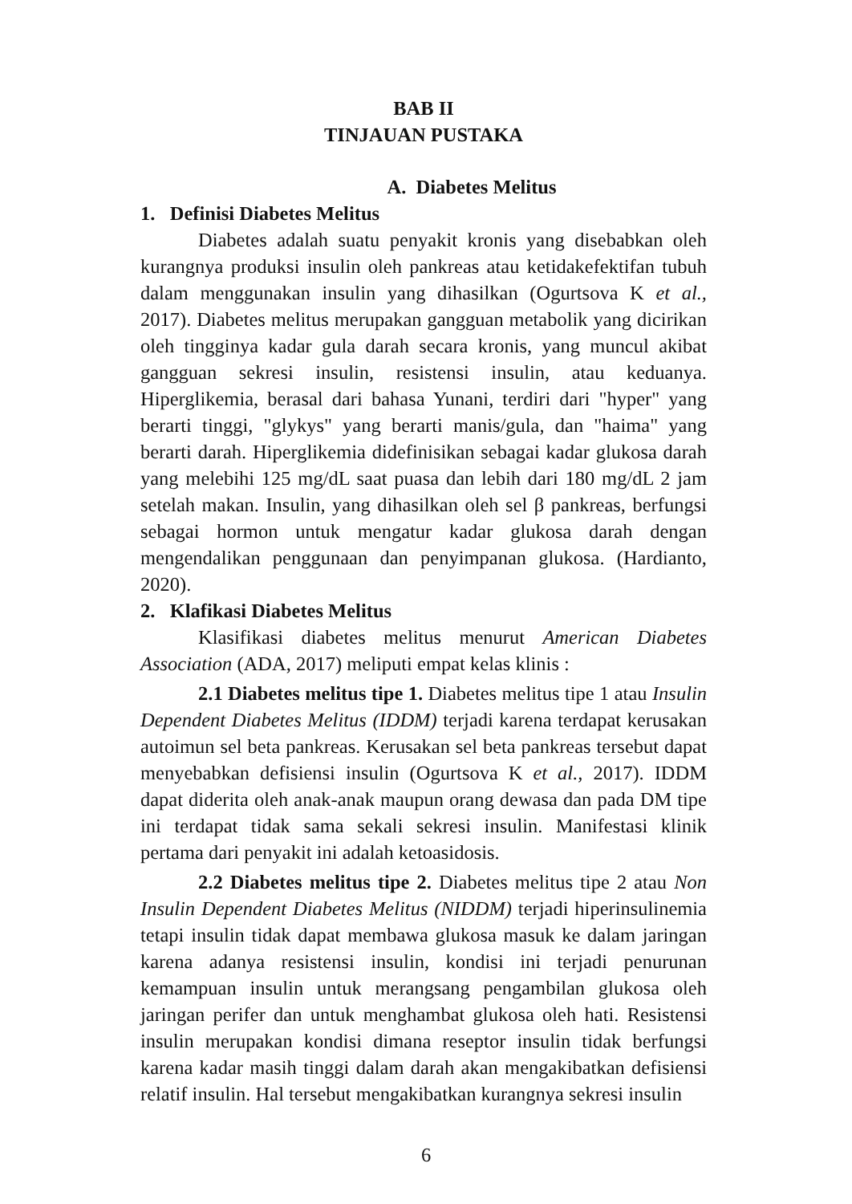BAB II
TINJAUAN PUSTAKA
A. Diabetes Melitus
1. Definisi Diabetes Melitus
Diabetes adalah suatu penyakit kronis yang disebabkan oleh kurangnya produksi insulin oleh pankreas atau ketidakefektifan tubuh dalam menggunakan insulin yang dihasilkan (Ogurtsova K et al., 2017). Diabetes melitus merupakan gangguan metabolik yang dicirikan oleh tingginya kadar gula darah secara kronis, yang muncul akibat gangguan sekresi insulin, resistensi insulin, atau keduanya. Hiperglikemia, berasal dari bahasa Yunani, terdiri dari "hyper" yang berarti tinggi, "glykys" yang berarti manis/gula, dan "haima" yang berarti darah. Hiperglikemia didefinisikan sebagai kadar glukosa darah yang melebihi 125 mg/dL saat puasa dan lebih dari 180 mg/dL 2 jam setelah makan. Insulin, yang dihasilkan oleh sel β pankreas, berfungsi sebagai hormon untuk mengatur kadar glukosa darah dengan mengendalikan penggunaan dan penyimpanan glukosa. (Hardianto, 2020).
2. Klafikasi Diabetes Melitus
Klasifikasi diabetes melitus menurut American Diabetes Association (ADA, 2017) meliputi empat kelas klinis :
2.1 Diabetes melitus tipe 1. Diabetes melitus tipe 1 atau Insulin Dependent Diabetes Melitus (IDDM) terjadi karena terdapat kerusakan autoimun sel beta pankreas. Kerusakan sel beta pankreas tersebut dapat menyebabkan defisiensi insulin (Ogurtsova K et al., 2017). IDDM dapat diderita oleh anak-anak maupun orang dewasa dan pada DM tipe ini terdapat tidak sama sekali sekresi insulin. Manifestasi klinik pertama dari penyakit ini adalah ketoasidosis.
2.2 Diabetes melitus tipe 2. Diabetes melitus tipe 2 atau Non Insulin Dependent Diabetes Melitus (NIDDM) terjadi hiperinsulinemia tetapi insulin tidak dapat membawa glukosa masuk ke dalam jaringan karena adanya resistensi insulin, kondisi ini terjadi penurunan kemampuan insulin untuk merangsang pengambilan glukosa oleh jaringan perifer dan untuk menghambat glukosa oleh hati. Resistensi insulin merupakan kondisi dimana reseptor insulin tidak berfungsi karena kadar masih tinggi dalam darah akan mengakibatkan defisiensi relatif insulin. Hal tersebut mengakibatkan kurangnya sekresi insulin
6